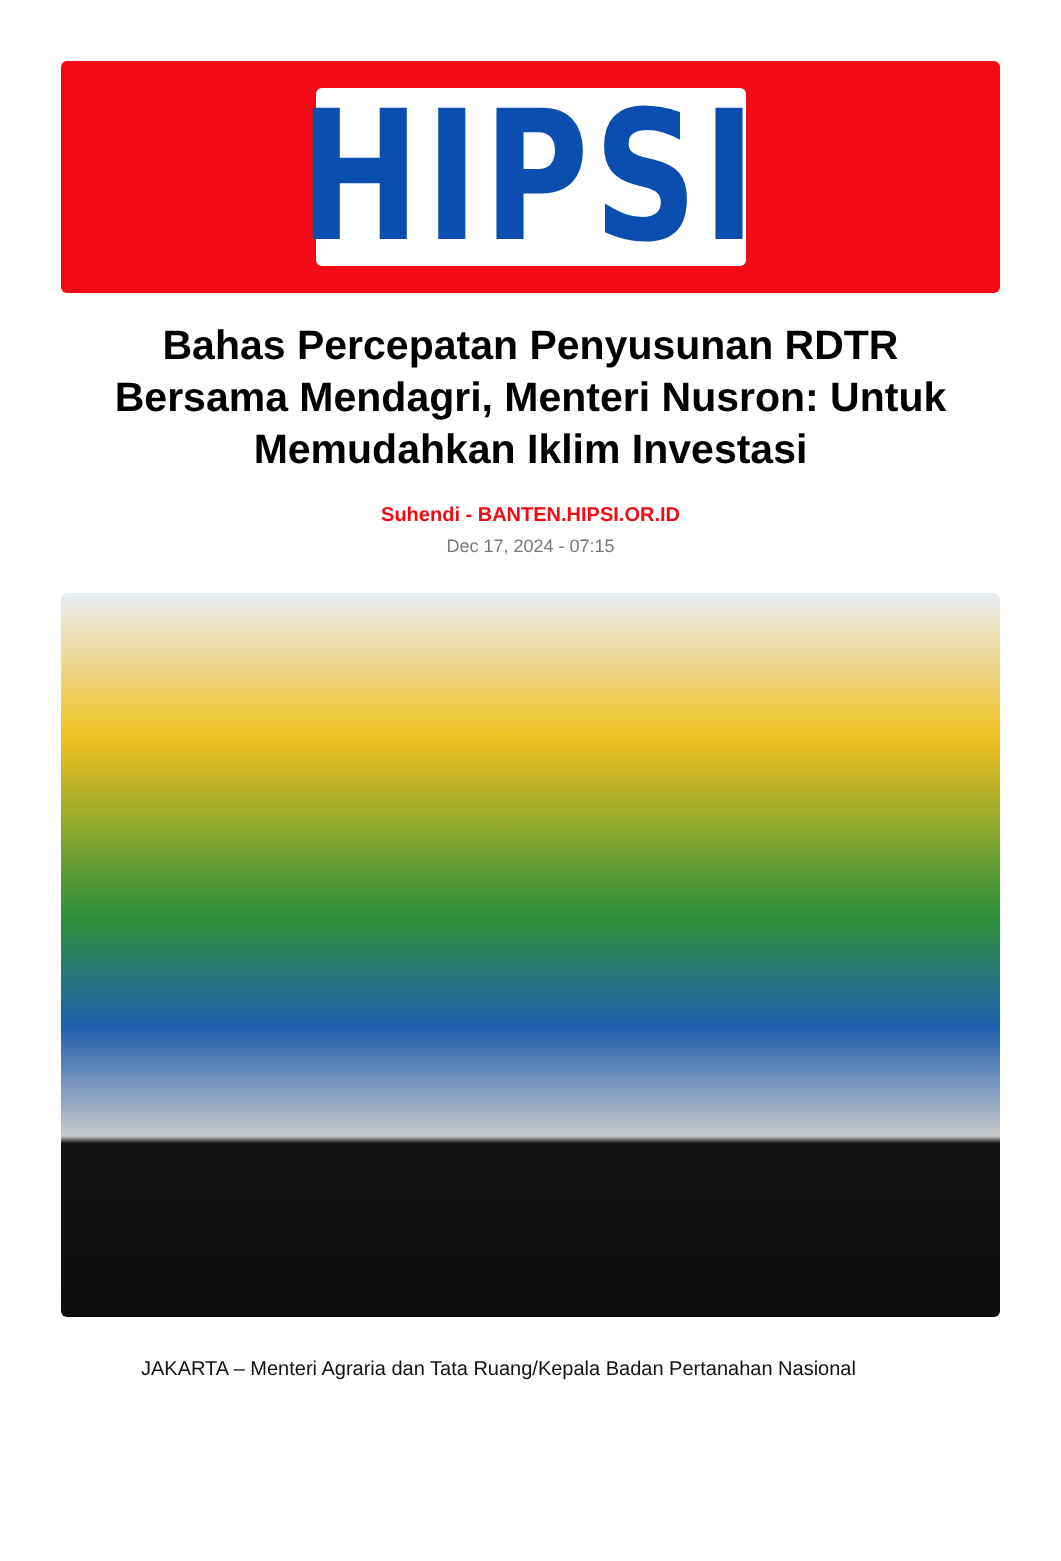HIPSI
Bahas Percepatan Penyusunan RDTR Bersama Mendagri, Menteri Nusron: Untuk Memudahkan Iklim Investasi
Suhendi - BANTEN.HIPSI.OR.ID
Dec 17, 2024 - 07:15
JAKARTA – Menteri Agraria dan Tata Ruang/Kepala Badan Pertanahan Nasional